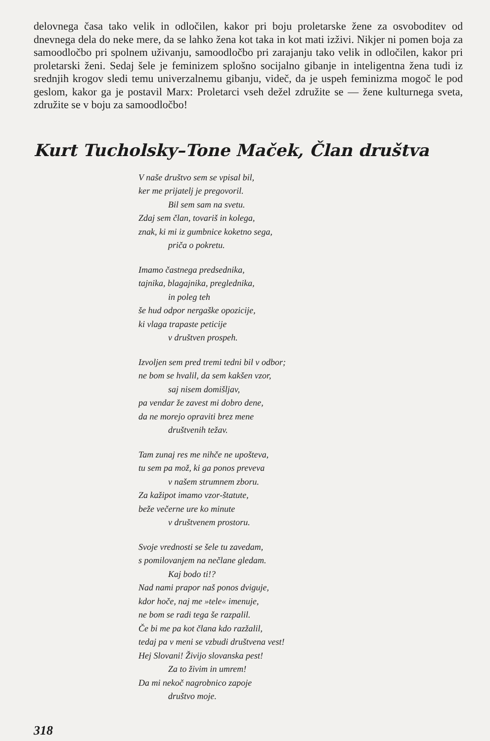delovnega časa tako velik in odločilen, kakor pri boju proletarske žene za osvoboditev od dnevnega dela do neke mere, da se lahko žena kot taka in kot mati izživi. Nikjer ni pomen boja za samoodločbo pri spolnem uživanju, samoodločbo pri zarajanju tako velik in odločilen, kakor pri proletarski ženi. Sedaj šele je feminizem splošno socijalno gibanje in inteligentna žena tudi iz srednjih krogov sledi temu univerzalnemu gibanju, videč, da je uspeh feminizma mogoč le pod geslom, kakor ga je postavil Marx: Proletarci vseh dežel združite se — žene kulturnega sveta, združite se v boju za samoodločbo!
Kurt Tucholsky–Tone Maček, Član društva
V naše društvo sem se vpisal bil,
ker me prijatelj je pregovoril.
Bil sem sam na svetu.
Zdaj sem član, tovariš in kolega,
znak, ki mi iz gumbnice koketno sega,
priča o pokretu.
Imamo častnega predsednika,
tajnika, blagajnika, preglednika,
in poleg teh
še hud odpor nergaške opozicije,
ki vlaga trapaste peticije
v društven prospeh.
Izvoljen sem pred tremi tedni bil v odbor;
ne bom se hvalil, da sem kakšen vzor,
saj nisem domišljav,
pa vendar že zavest mi dobro dene,
da ne morejo opraviti brez mene
društvenih težav.
Tam zunaj res me nihče ne upošteva,
tu sem pa mož, ki ga ponos preveva
v našem strumnem zboru.
Za kažipot imamo vzor-štatute,
beže večerne ure ko minute
v društvenem prostoru.
Svoje vrednosti se šele tu zavedam,
s pomilovanjem na nečlane gledam.
Kaj bodo ti!?
Nad nami prapor naš ponos dviguje,
kdor hoče, naj me »tele« imenuje,
ne bom se radi tega še razpalil.
Če bi me pa kot člana kdo razžalil,
tedaj pa v meni se vzbudi društvena vest!
Hej Slovani! Živijo slovanska pest!
Za to živim in umrem!
Da mi nekoč nagrobnico zapoje
društvo moje.
318